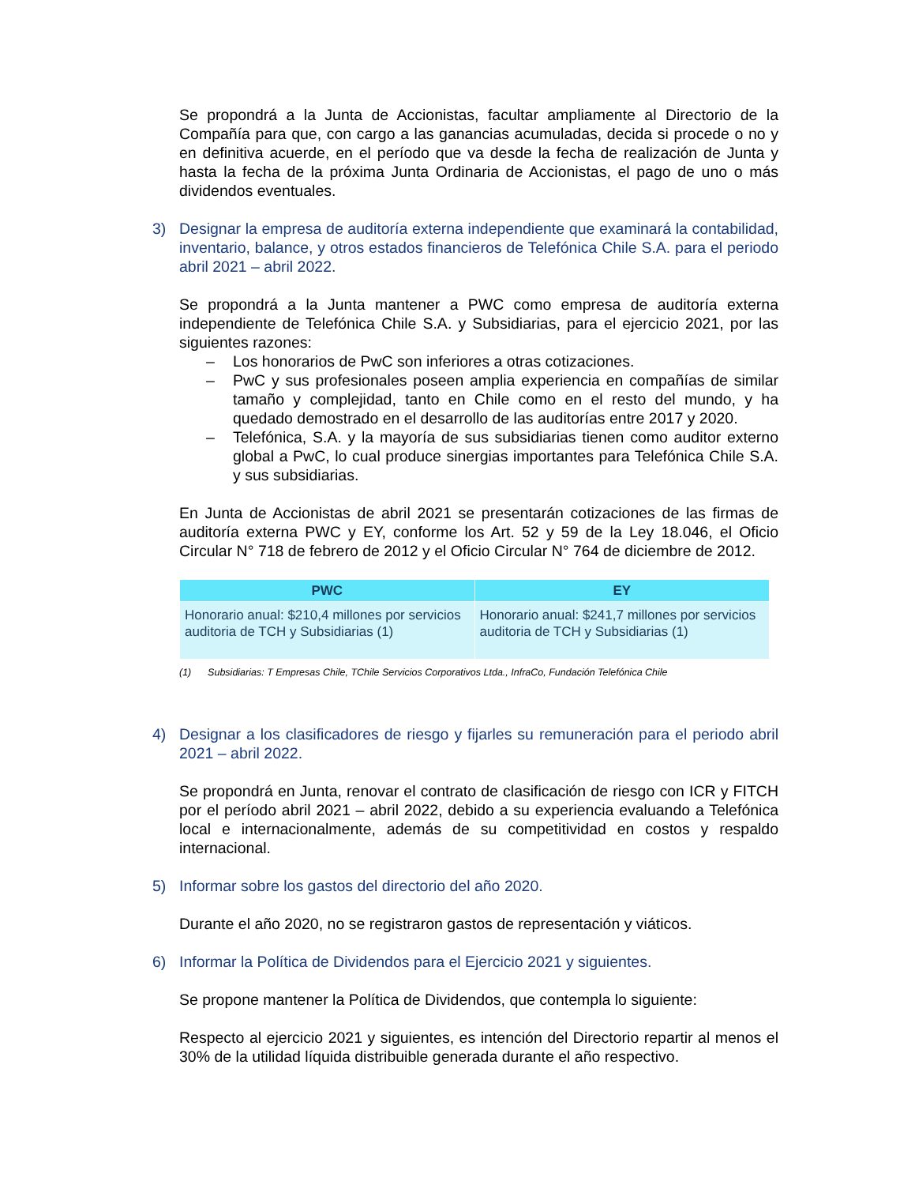Se propondrá a la Junta de Accionistas, facultar ampliamente al Directorio de la Compañía para que, con cargo a las ganancias acumuladas, decida si procede o no y en definitiva acuerde, en el período que va desde la fecha de realización de Junta y hasta la fecha de la próxima Junta Ordinaria de Accionistas, el pago de uno o más dividendos eventuales.
3) Designar la empresa de auditoría externa independiente que examinará la contabilidad, inventario, balance, y otros estados financieros de Telefónica Chile S.A. para el periodo abril 2021 – abril 2022.
Se propondrá a la Junta mantener a PWC como empresa de auditoría externa independiente de Telefónica Chile S.A. y Subsidiarias, para el ejercicio 2021, por las siguientes razones:
– Los honorarios de PwC son inferiores a otras cotizaciones.
– PwC y sus profesionales poseen amplia experiencia en compañías de similar tamaño y complejidad, tanto en Chile como en el resto del mundo, y ha quedado demostrado en el desarrollo de las auditorías entre 2017 y 2020.
– Telefónica, S.A. y la mayoría de sus subsidiarias tienen como auditor externo global a PwC, lo cual produce sinergias importantes para Telefónica Chile S.A. y sus subsidiarias.
En Junta de Accionistas de abril 2021 se presentarán cotizaciones de las firmas de auditoría externa PWC y EY, conforme los Art. 52 y 59 de la Ley 18.046, el Oficio Circular N° 718 de febrero de 2012 y el Oficio Circular N° 764 de diciembre de 2012.
| PWC | EY |
| --- | --- |
| Honorario anual: $210,4 millones por servicios auditoria de TCH y Subsidiarias (1) | Honorario anual: $241,7 millones por servicios auditoria de TCH y Subsidiarias (1) |
(1) Subsidiarias: T Empresas Chile, TChile Servicios Corporativos Ltda., InfraCo, Fundación Telefónica Chile
4) Designar a los clasificadores de riesgo y fijarles su remuneración para el periodo abril 2021 – abril 2022.
Se propondrá en Junta, renovar el contrato de clasificación de riesgo con ICR y FITCH por el período abril 2021 – abril 2022, debido a su experiencia evaluando a Telefónica local e internacionalmente, además de su competitividad en costos y respaldo internacional.
5) Informar sobre los gastos del directorio del año 2020.
Durante el año 2020, no se registraron gastos de representación y viáticos.
6) Informar la Política de Dividendos para el Ejercicio 2021 y siguientes.
Se propone mantener la Política de Dividendos, que contempla lo siguiente:
Respecto al ejercicio 2021 y siguientes, es intención del Directorio repartir al menos el 30% de la utilidad líquida distribuible generada durante el año respectivo.